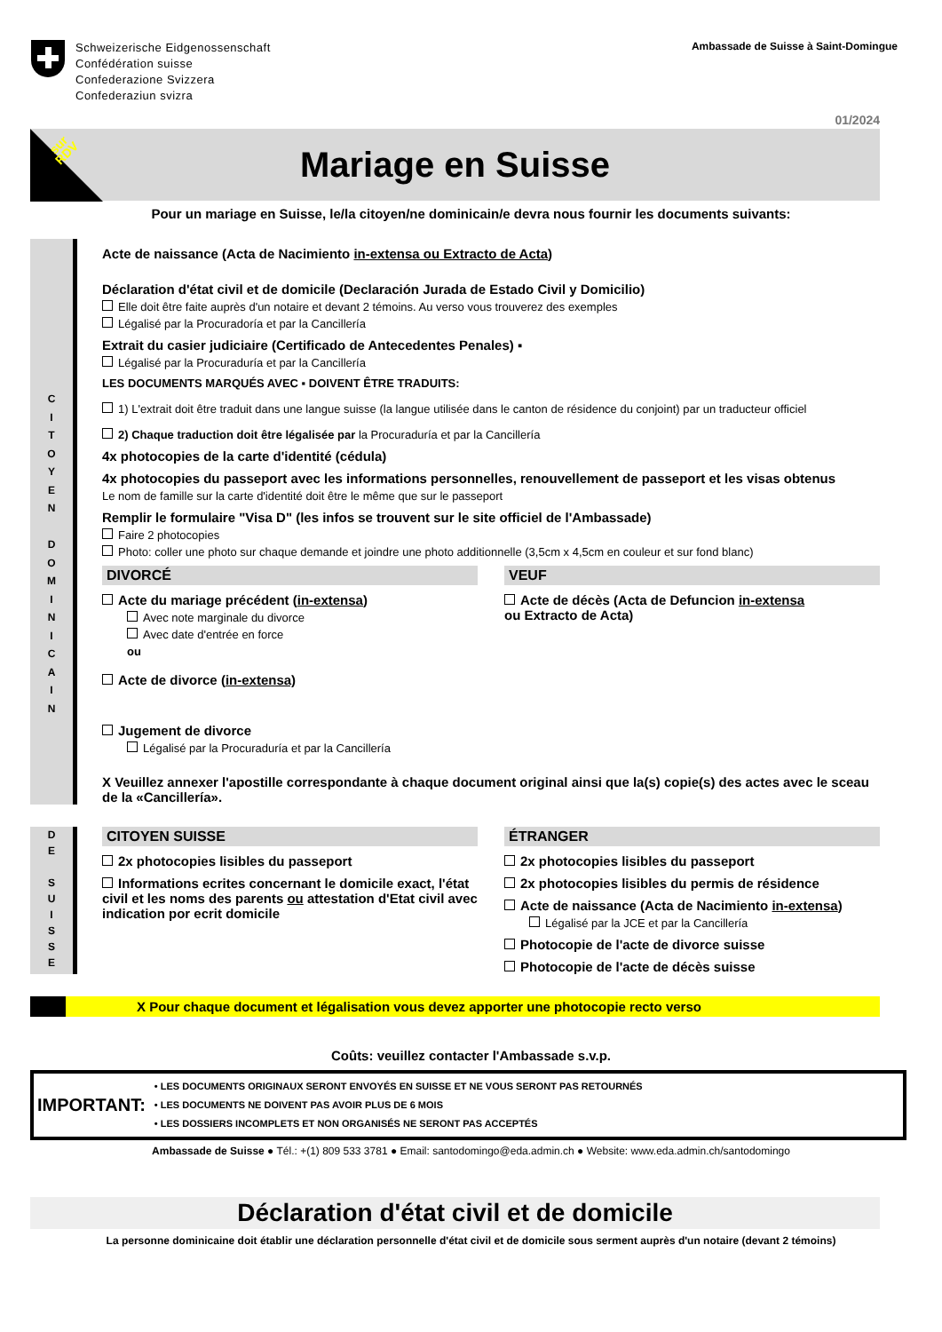Schweizerische Eidgenossenschaft
Confédération suisse
Confederazione Svizzera
Confederaziun svizra
Ambassade de Suisse à Saint-Domingue
01/2024
sur
RDV
Mariage en Suisse
Pour un mariage en Suisse, le/la citoyen/ne dominicain/e devra nous fournir les documents suivants:
C
I
T
O
Y
E
N
D
O
M
I
N
I
C
A
I
N
Acte de naissance (Acta de Nacimiento in-extensa ou Extracto de Acta)
Déclaration d'état civil et de domicile (Declaración Jurada de Estado Civil y Domicilio)
Elle doit être faite auprès d'un notaire et devant 2 témoins. Au verso vous trouverez des exemples
Légalisé par la Procuradoría et par la Cancillería
Extrait du casier judiciaire (Certificado de Antecedentes Penales) ▪
Légalisé par la Procuraduría et par la Cancillería
LES DOCUMENTS MARQUÉS AVEC ▪ DOIVENT ÊTRE TRADUITS:
1) L'extrait doit être traduit dans une langue suisse (la langue utilisée dans le canton de résidence du conjoint) par un traducteur officiel
2) Chaque traduction doit être légalisée par la Procuraduría et par la Cancillería
4x photocopies de la carte d'identité (cédula)
4x photocopies du passeport avec les informations personnelles, renouvellement de passeport et les visas obtenus
Le nom de famille sur la carte d'identité doit être le même que sur le passeport
Remplir le formulaire "Visa D" (les infos se trouvent sur le site officiel de l'Ambassade)
Faire 2 photocopies
Photo: coller une photo sur chaque demande et joindre une photo additionnelle (3,5cm x 4,5cm en couleur et sur fond blanc)
DIVORCÉ
Acte du mariage précédent (in-extensa)
Avec note marginale du divorce
Avec date d'entrée en force
ou
Acte de divorce (in-extensa)
Jugement de divorce
Légalisé par la Procuraduría et par la Cancillería
VEUF
Acte de décès (Acta de Defuncion in-extensa
ou Extracto de Acta)
X Veuillez annexer l'apostille correspondante à chaque document original ainsi que la(s) copie(s) des actes avec le sceau de la «Cancillería».
D
E
S
U
I
S
S
E
CITOYEN SUISSE
2x photocopies lisibles du passeport
Informations ecrites concernant le domicile exact, l'état civil et les noms des parents ou attestation d'Etat civil avec indication por ecrit domicile
ÉTRANGER
2x photocopies lisibles du passeport
2x photocopies lisibles du permis de résidence
Acte de naissance (Acta de Nacimiento in-extensa)
Légalisé par la JCE et par la Cancillería
Photocopie de l'acte de divorce suisse
Photocopie de l'acte de décès suisse
X Pour chaque document et légalisation vous devez apporter une photocopie recto verso
Coûts: veuillez contacter l'Ambassade s.v.p.
IMPORTANT:
• LES DOCUMENTS ORIGINAUX SERONT ENVOYÉS EN SUISSE ET NE VOUS SERONT PAS RETOURNÉS
• LES DOCUMENTS NE DOIVENT PAS AVOIR PLUS DE 6 MOIS
• LES DOSSIERS INCOMPLETS ET NON ORGANISÉS NE SERONT PAS ACCEPTÉS
Ambassade de Suisse ● Tél.: +(1) 809 533 3781 ● Email: santodomingo@eda.admin.ch ● Website: www.eda.admin.ch/santodomingo
Déclaration d'état civil et de domicile
La personne dominicaine doit établir une déclaration personnelle d'état civil et de domicile sous serment auprès d'un notaire (devant 2 témoins)